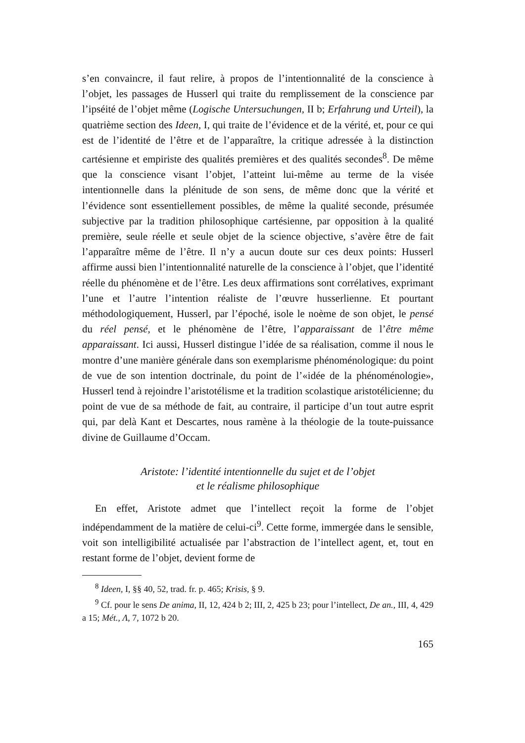s’en convaincre, il faut relire, à propos de l’intentionnalité de la conscience à l’objet, les passages de Husserl qui traite du remplissement de la conscience par l’ipséité de l’objet même (Logische Untersuchungen, II b; Erfahrung und Urteil), la quatrième section des Ideen, I, qui traite de l’évidence et de la vérité, et, pour ce qui est de l’identité de l’être et de l’apparaître, la critique adressée à la distinction cartésienne et empiriste des qualités premières et des qualités secondes<sup>8</sup>. De même que la conscience visant l’objet, l’atteint lui-même au terme de la visée intentionnelle dans la plénitude de son sens, de même donc que la vérité et l’évidence sont essentiellement possibles, de même la qualité seconde, présumée subjective par la tradition philosophique cartésienne, par opposition à la qualité première, seule réelle et seule objet de la science objective, s’avère être de fait l’apparaître même de l’être. Il n’y a aucun doute sur ces deux points: Husserl affirme aussi bien l’intentionnalité naturelle de la conscience à l’objet, que l’identité réelle du phénomène et de l’être. Les deux affirmations sont corrélatives, exprimant l’une et l’autre l’intention réaliste de l’œuvre husserlienne. Et pourtant méthodologiquement, Husserl, par l’époché, isole le noème de son objet, le pensé du réel pensé, et le phénomène de l’être, l’apparaissant de l’être même apparaissant. Ici aussi, Husserl distingue l’idée de sa réalisation, comme il nous le montre d’une manière générale dans son exemplarisme phénoménologique: du point de vue de son intention doctrinale, du point de l’«idée de la phénoménologie», Husserl tend à rejoindre l’aristotélisme et la tradition scolastique aristotélicienne; du point de vue de sa méthode de fait, au contraire, il participe d’un tout autre esprit qui, par delà Kant et Descartes, nous ramène à la théologie de la toute-puissance divine de Guillaume d’Occam.
Aristote: l’identité intentionnelle du sujet et de l’objet
et le réalisme philosophique
En effet, Aristote admet que l’intellect reçoit la forme de l’objet indépendamment de la matière de celui-ci<sup>9</sup>. Cette forme, immergée dans le sensible, voit son intelligibilité actualisée par l’abstraction de l’intellect agent, et, tout en restant forme de l’objet, devient forme de
<sup>8</sup> Ideen, I, §§ 40, 52, trad. fr. p. 465; Krisis, § 9.
<sup>9</sup> Cf. pour le sens De anima, II, 12, 424 b 2; III, 2, 425 b 23; pour l’intellect, De an., III, 4, 429 a 15; Mét., Λ, 7, 1072 b 20.
165